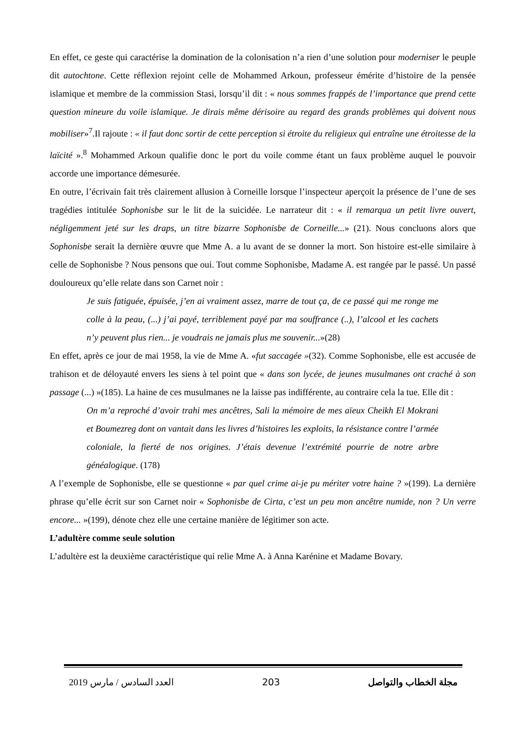En effet, ce geste qui caractérise la domination de la colonisation n’a rien d’une solution pour moderniser le peuple dit autochtone. Cette réflexion rejoint celle de Mohammed Arkoun, professeur émérite d’histoire de la pensée islamique et membre de la commission Stasi, lorsqu’il dit : « nous sommes frappés de l’importance que prend cette question mineure du voile islamique. Je dirais même dérisoire au regard des grands problèmes qui doivent nous mobiliser»<sup>7</sup>.Il rajoute : « il faut donc sortir de cette perception si étroite du religieux qui entraîne une étroitesse de la laïcité ».<sup>8</sup> Mohammed Arkoun qualifie donc le port du voile comme étant un faux problème auquel le pouvoir accorde une importance démesurée.
En outre, l’écrivain fait très clairement allusion à Corneille lorsque l’inspecteur aperçoit la présence de l’une de ses tragédies intitulée Sophonisbe sur le lit de la suicidée. Le narrateur dit : « il remarqua un petit livre ouvert, négligemment jeté sur les draps, un titre bizarre Sophonisbe de Corneille...» (21). Nous concluons alors que Sophonisbe serait la dernière œuvre que Mme A. a lu avant de se donner la mort. Son histoire est-elle similaire à celle de Sophonisbe ? Nous pensons que oui. Tout comme Sophonisbe, Madame A. est rangée par le passé. Un passé douloureux qu’elle relate dans son Carnet noir :
Je suis fatiguée, épuisée, j’en ai vraiment assez, marre de tout ça, de ce passé qui me ronge me colle à la peau, (...) j’ai payé, terriblement payé par ma souffrance (..), l’alcool et les cachets n’y peuvent plus rien... je voudrais ne jamais plus me souvenir...»(28)
En effet, après ce jour de mai 1958, la vie de Mme A. «fut saccagée »(32). Comme Sophonisbe, elle est accusée de trahison et de déloyauté envers les siens à tel point que « dans son lycée, de jeunes musulmanes ont craché à son passage (...) »(185). La haine de ces musulmanes ne la laisse pas indifférente, au contraire cela la tue. Elle dit :
On m’a reproché d’avoir trahi mes ancêtres, Sali la mémoire de mes aïeux Cheikh El Mokrani et Boumezreg dont on vantait dans les livres d’histoires les exploits, la résistance contre l’armée coloniale, la fierté de nos origines. J’étais devenue l’extrémité pourrie de notre arbre généalogique. (178)
A l’exemple de Sophonisbe, elle se questionne « par quel crime ai-je pu mériter votre haine ? »(199). La dernière phrase qu’elle écrit sur son Carnet noir « Sophonisbe de Cirta, c’est un peu mon ancêtre numide, non ? Un verre encore... »(199), dénote chez elle une certaine manière de légitimer son acte.
L’adultère comme seule solution
L’adultère est la deuxième caractéristique qui relie Mme A. à Anna Karénine et Madame Bovary.
العدد السادس / مارس 2019 203 مجلة الخطاب والتواصل